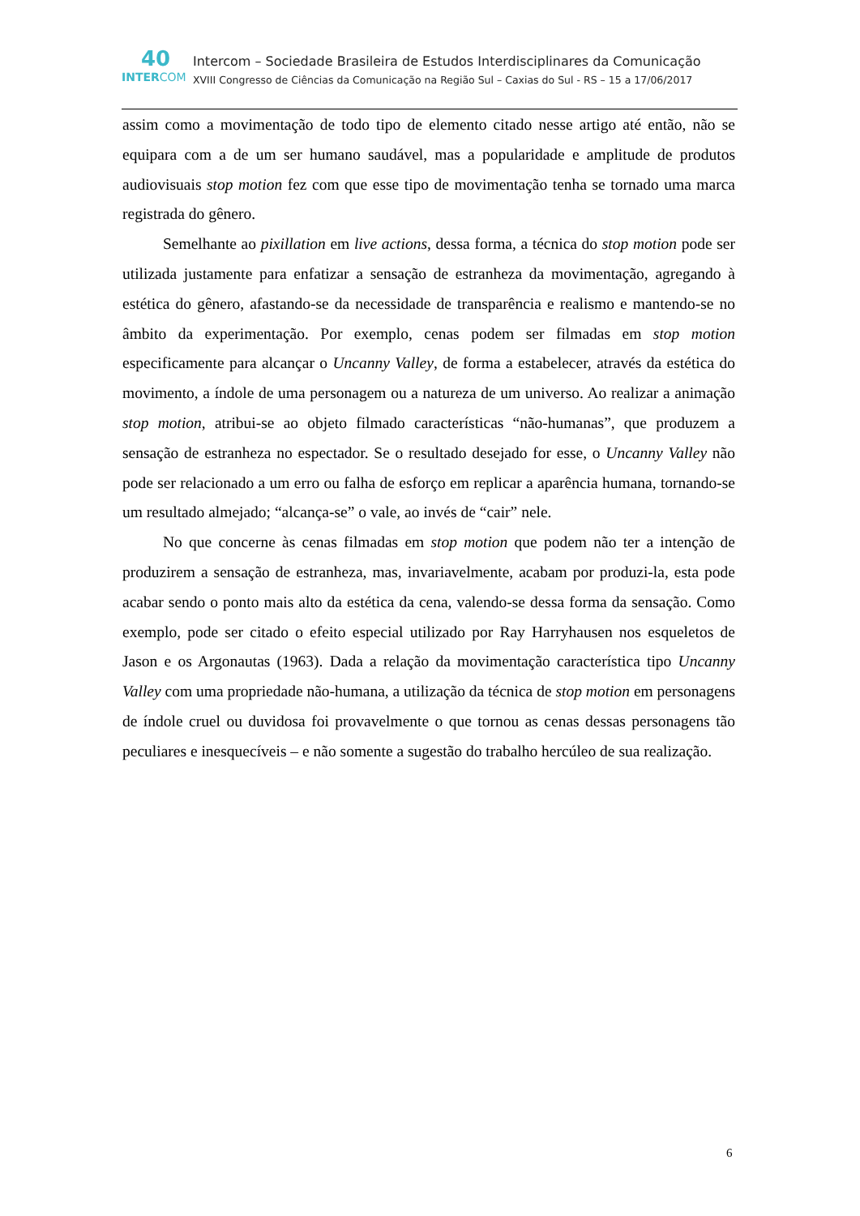40
INTERCOM
Intercom – Sociedade Brasileira de Estudos Interdisciplinares da Comunicação
XVIII Congresso de Ciências da Comunicação na Região Sul – Caxias do Sul - RS – 15 a 17/06/2017
assim como a movimentação de todo tipo de elemento citado nesse artigo até então, não se equipara com a de um ser humano saudável, mas a popularidade e amplitude de produtos audiovisuais stop motion fez com que esse tipo de movimentação tenha se tornado uma marca registrada do gênero.
Semelhante ao pixillation em live actions, dessa forma, a técnica do stop motion pode ser utilizada justamente para enfatizar a sensação de estranheza da movimentação, agregando à estética do gênero, afastando-se da necessidade de transparência e realismo e mantendo-se no âmbito da experimentação. Por exemplo, cenas podem ser filmadas em stop motion especificamente para alcançar o Uncanny Valley, de forma a estabelecer, através da estética do movimento, a índole de uma personagem ou a natureza de um universo. Ao realizar a animação stop motion, atribui-se ao objeto filmado características “não-humanas”, que produzem a sensação de estranheza no espectador. Se o resultado desejado for esse, o Uncanny Valley não pode ser relacionado a um erro ou falha de esforço em replicar a aparência humana, tornando-se um resultado almejado; “alcança-se” o vale, ao invés de “cair” nele.
No que concerne às cenas filmadas em stop motion que podem não ter a intenção de produzirem a sensação de estranheza, mas, invariavelmente, acabam por produzi-la, esta pode acabar sendo o ponto mais alto da estética da cena, valendo-se dessa forma da sensação. Como exemplo, pode ser citado o efeito especial utilizado por Ray Harryhausen nos esqueletos de Jason e os Argonautas (1963). Dada a relação da movimentação característica tipo Uncanny Valley com uma propriedade não-humana, a utilização da técnica de stop motion em personagens de índole cruel ou duvidosa foi provavelmente o que tornou as cenas dessas personagens tão peculiares e inesquecíveis – e não somente a sugestão do trabalho hercúleo de sua realização.
6